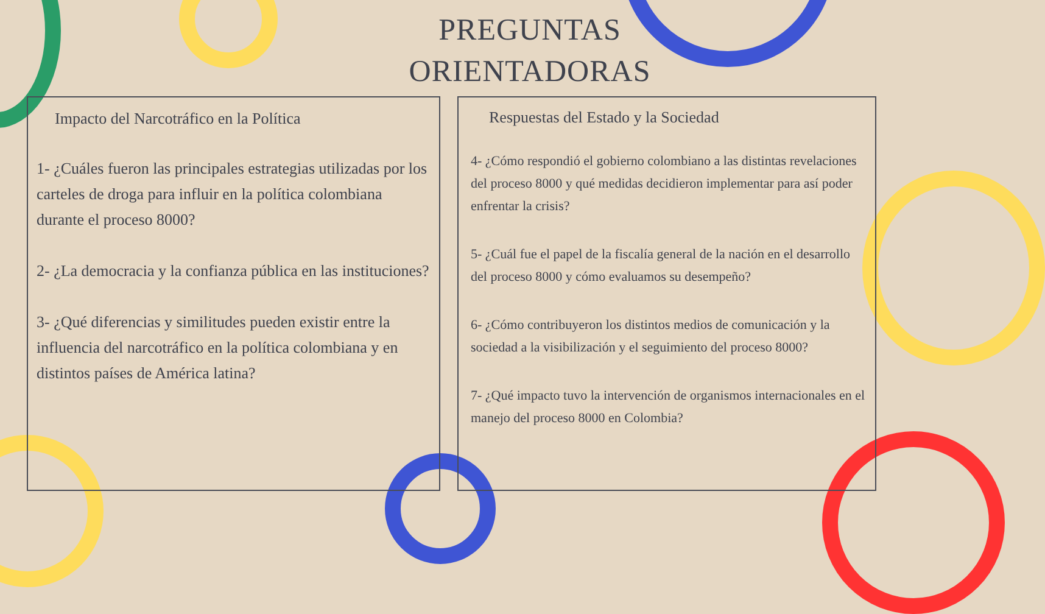PREGUNTAS
ORIENTADORAS
Impacto del Narcotráfico en la Política
1- ¿Cuáles fueron las principales estrategias utilizadas por los carteles de droga para influir en la política colombiana durante el proceso 8000?
2- ¿La democracia y la confianza pública en las instituciones?
3- ¿Qué diferencias y similitudes pueden existir entre la influencia del narcotráfico en la política colombiana y en distintos países de América latina?
Respuestas del Estado y la Sociedad
4- ¿Cómo respondió el gobierno colombiano a las distintas revelaciones del proceso 8000 y qué medidas decidieron implementar para así poder enfrentar la crisis?
5- ¿Cuál fue el papel de la fiscalía general de la nación en el desarrollo del proceso 8000 y cómo evaluamos su desempeño?
6- ¿Cómo contribuyeron los distintos medios de comunicación y la sociedad a la visibilización y el seguimiento del proceso 8000?
7- ¿Qué impacto tuvo la intervención de organismos internacionales en el manejo del proceso 8000 en Colombia?